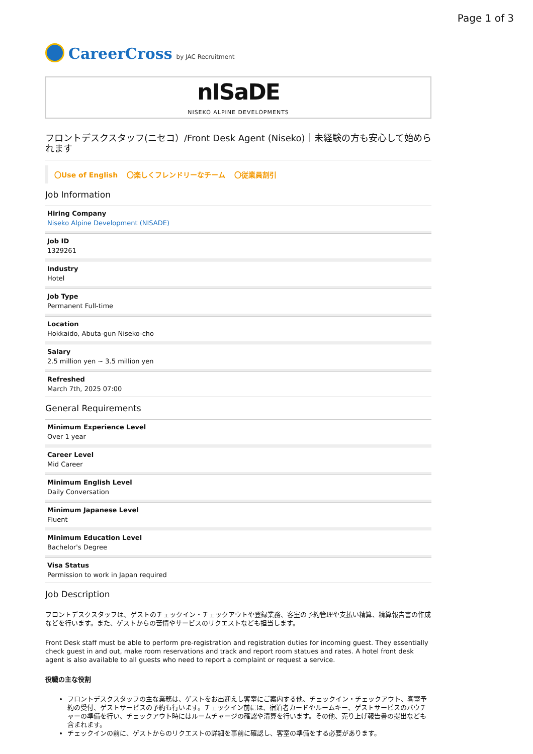Page 1 of 3
CareerCross by JAC Recruitment
nISaDE
NISEKO ALPINE DEVELOPMENTS
フロントデスクスタッフ(ニセコ）/Front Desk Agent (Niseko)｜未経験の方も安心して始められます
〇Use of English 〇楽しくフレンドリーなチーム 〇従業員割引
Job Information
Hiring Company
Niseko Alpine Development (NISADE)
Job ID
1329261
Industry
Hotel
Job Type
Permanent Full-time
Location
Hokkaido, Abuta-gun Niseko-cho
Salary
2.5 million yen ~ 3.5 million yen
Refreshed
March 7th, 2025 07:00
General Requirements
Minimum Experience Level
Over 1 year
Career Level
Mid Career
Minimum English Level
Daily Conversation
Minimum Japanese Level
Fluent
Minimum Education Level
Bachelor's Degree
Visa Status
Permission to work in Japan required
Job Description
フロントデスクスタッフは、ゲストのチェックイン・チェックアウトや登録業務、客室の予約管理や支払い精算、精算報告書の作成などを行います。また、ゲストからの苦情やサービスのリクエストなども担当します。
Front Desk staff must be able to perform pre-registration and registration duties for incoming guest. They essentially check guest in and out, make room reservations and track and report room statues and rates. A hotel front desk agent is also available to all guests who need to report a complaint or request a service.
役職の主な役割
フロントデスクスタッフの主な業務は、ゲストをお出迎えし客室にご案内する他、チェックイン・チェックアウト、客室予約の受付、ゲストサービスの予約も行います。チェックイン前には、宿泊者カードやルームキー、ゲストサービスのバウチャーの準備を行い、チェックアウト時にはルームチャージの確認や清算を行います。その他、売り上げ報告書の提出なども含まれます。
チェックインの前に、ゲストからのリクエストの詳細を事前に確認し、客室の準備をする必要があります。